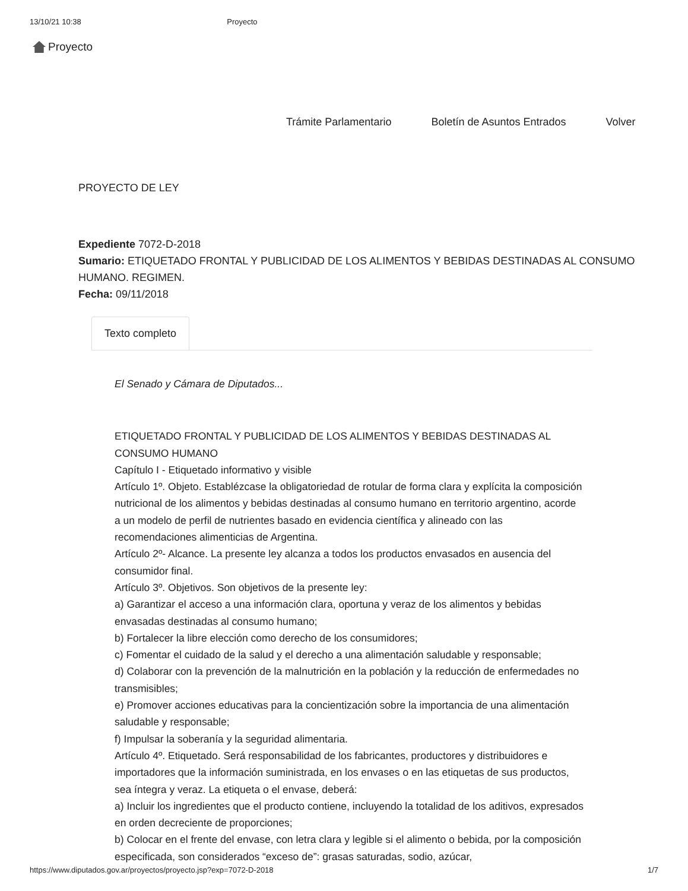13/10/21 10:38 Proyecto
Proyecto
Trámite Parlamentario Boletín de Asuntos Entrados Volver
PROYECTO DE LEY
Expediente 7072-D-2018
Sumario: ETIQUETADO FRONTAL Y PUBLICIDAD DE LOS ALIMENTOS Y BEBIDAS DESTINADAS AL CONSUMO HUMANO. REGIMEN.
Fecha: 09/11/2018
Texto completo
El Senado y Cámara de Diputados...
ETIQUETADO FRONTAL Y PUBLICIDAD DE LOS ALIMENTOS Y BEBIDAS DESTINADAS AL CONSUMO HUMANO
Capítulo I - Etiquetado informativo y visible
Artículo 1º. Objeto. Establézcase la obligatoriedad de rotular de forma clara y explícita la composición nutricional de los alimentos y bebidas destinadas al consumo humano en territorio argentino, acorde a un modelo de perfil de nutrientes basado en evidencia científica y alineado con las recomendaciones alimenticias de Argentina.
Artículo 2º- Alcance. La presente ley alcanza a todos los productos envasados en ausencia del consumidor final.
Artículo 3º. Objetivos. Son objetivos de la presente ley:
a) Garantizar el acceso a una información clara, oportuna y veraz de los alimentos y bebidas envasadas destinadas al consumo humano;
b) Fortalecer la libre elección como derecho de los consumidores;
c) Fomentar el cuidado de la salud y el derecho a una alimentación saludable y responsable;
d) Colaborar con la prevención de la malnutrición en la población y la reducción de enfermedades no transmisibles;
e) Promover acciones educativas para la concientización sobre la importancia de una alimentación saludable y responsable;
f) Impulsar la soberanía y la seguridad alimentaria.
Artículo 4º. Etiquetado. Será responsabilidad de los fabricantes, productores y distribuidores e importadores que la información suministrada, en los envases o en las etiquetas de sus productos, sea íntegra y veraz. La etiqueta o el envase, deberá:
a) Incluir los ingredientes que el producto contiene, incluyendo la totalidad de los aditivos, expresados en orden decreciente de proporciones;
b) Colocar en el frente del envase, con letra clara y legible si el alimento o bebida, por la composición especificada, son considerados “exceso de”: grasas saturadas, sodio, azúcar,
https://www.diputados.gov.ar/proyectos/proyecto.jsp?exp=7072-D-2018 1/7